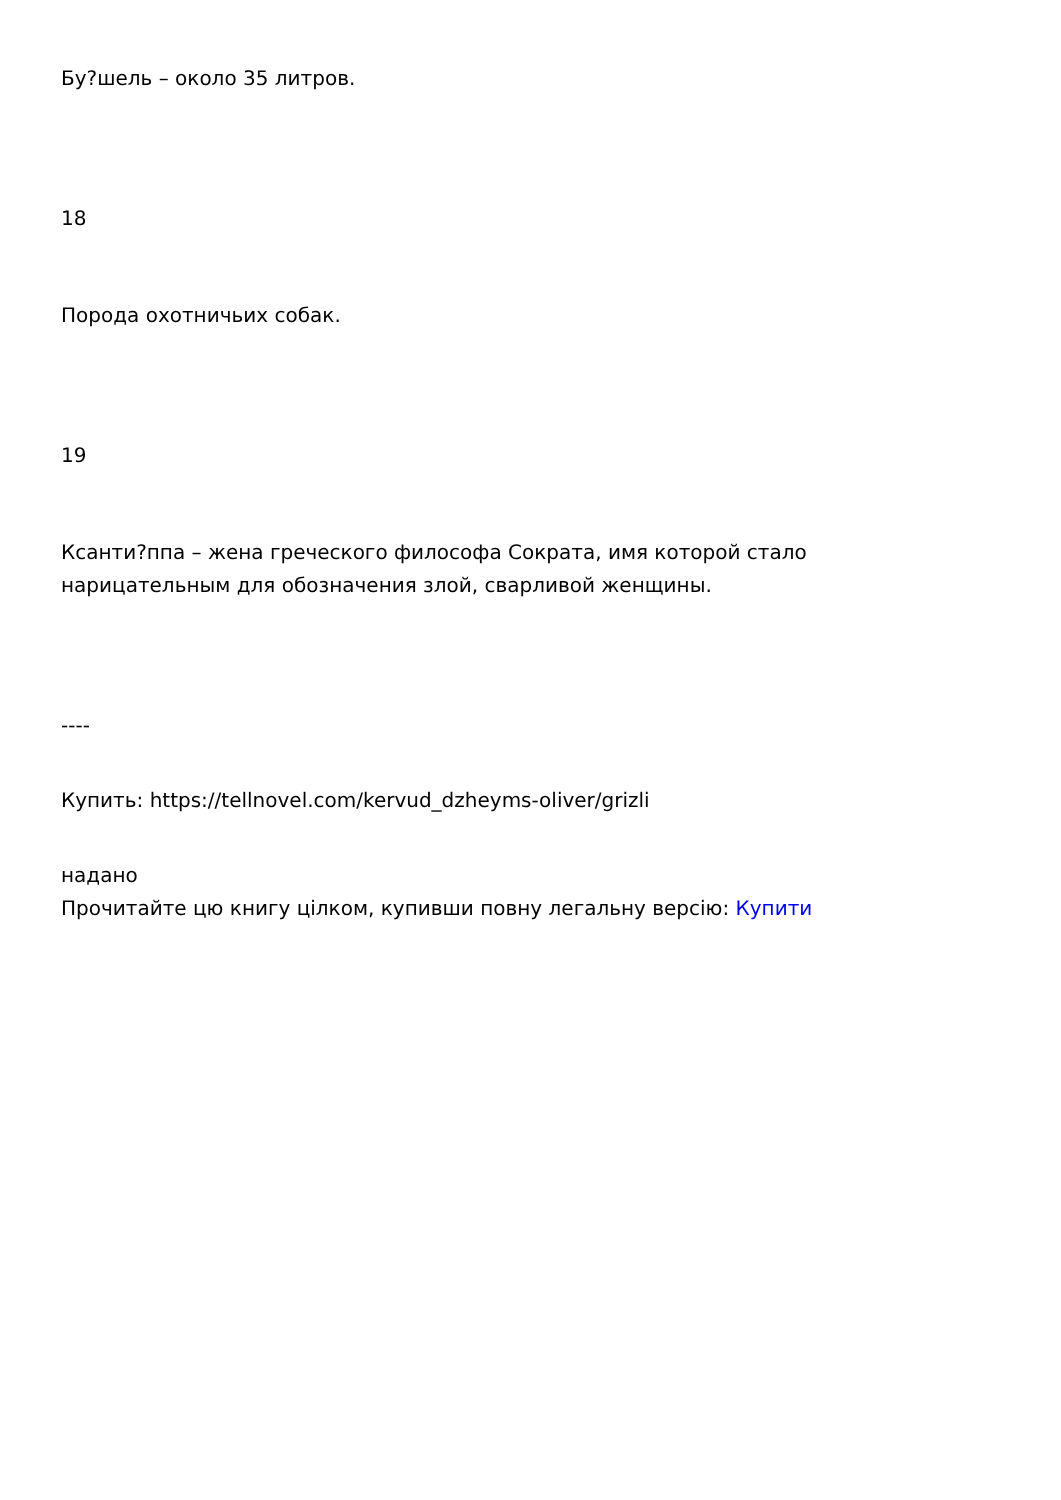Бу?шель – около 35 литров.
18
Порода охотничьих собак.
19
Ксанти?ппа – жена греческого философа Сократа, имя которой стало нарицательным для обозначения злой, сварливой женщины.
----
Купить: https://tellnovel.com/kervud_dzheyms-oliver/grizli
надано
Прочитайте цю книгу цілком, купивши повну легальну версію: Купити